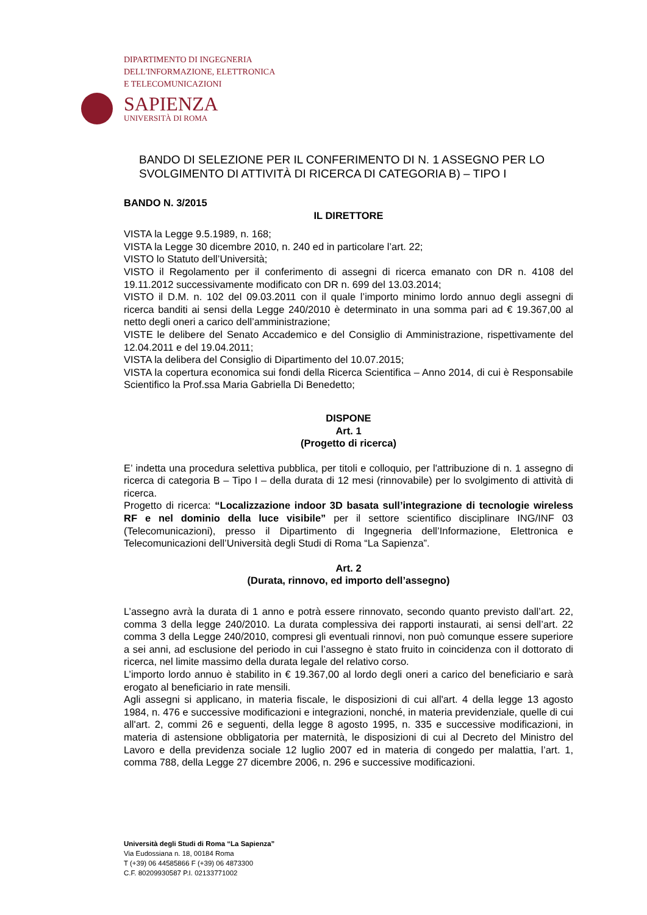DIPARTIMENTO DI INGEGNERIA
DELL'INFORMAZIONE, ELETTRONICA
E TELECOMUNICAZIONI
SAPIENZA
UNIVERSITÀ DI ROMA
BANDO DI SELEZIONE PER IL CONFERIMENTO DI N. 1 ASSEGNO PER LO SVOLGIMENTO DI ATTIVITÀ DI RICERCA DI CATEGORIA B) – TIPO I
BANDO N. 3/2015
IL DIRETTORE
VISTA la Legge 9.5.1989, n. 168;
VISTA la Legge 30 dicembre 2010, n. 240 ed in particolare l’art. 22;
VISTO lo Statuto dell’Università;
VISTO il Regolamento per il conferimento di assegni di ricerca emanato con DR n. 4108 del 19.11.2012 successivamente modificato con DR n. 699 del 13.03.2014;
VISTO il D.M. n. 102 del 09.03.2011 con il quale l’importo minimo lordo annuo degli assegni di ricerca banditi ai sensi della Legge 240/2010 è determinato in una somma pari ad € 19.367,00 al netto degli oneri a carico dell’amministrazione;
VISTE le delibere del Senato Accademico e del Consiglio di Amministrazione, rispettivamente del 12.04.2011 e del 19.04.2011;
VISTA la delibera del Consiglio di Dipartimento del 10.07.2015;
VISTA la copertura economica sui fondi della Ricerca Scientifica – Anno 2014, di cui è Responsabile Scientifico la Prof.ssa Maria Gabriella Di Benedetto;
DISPONE
Art. 1
(Progetto di ricerca)
E’ indetta una procedura selettiva pubblica, per titoli e colloquio, per l'attribuzione di n. 1 assegno di ricerca di categoria B – Tipo I – della durata di 12 mesi (rinnovabile) per lo svolgimento di attività di ricerca.
Progetto di ricerca: “Localizzazione indoor 3D basata sull’integrazione di tecnologie wireless RF e nel dominio della luce visibile” per il settore scientifico disciplinare ING/INF 03 (Telecomunicazioni), presso il Dipartimento di Ingegneria dell’Informazione, Elettronica e Telecomunicazioni dell’Università degli Studi di Roma “La Sapienza”.
Art. 2
(Durata, rinnovo, ed importo dell’assegno)
L’assegno avrà la durata di 1 anno e potrà essere rinnovato, secondo quanto previsto dall’art. 22, comma 3 della legge 240/2010. La durata complessiva dei rapporti instaurati, ai sensi dell’art. 22 comma 3 della Legge 240/2010, compresi gli eventuali rinnovi, non può comunque essere superiore a sei anni, ad esclusione del periodo in cui l’assegno è stato fruito in coincidenza con il dottorato di ricerca, nel limite massimo della durata legale del relativo corso.
L’importo lordo annuo è stabilito in € 19.367,00 al lordo degli oneri a carico del beneficiario e sarà erogato al beneficiario in rate mensili.
Agli assegni si applicano, in materia fiscale, le disposizioni di cui all'art. 4 della legge 13 agosto 1984, n. 476 e successive modificazioni e integrazioni, nonché, in materia previdenziale, quelle di cui all'art. 2, commi 26 e seguenti, della legge 8 agosto 1995, n. 335 e successive modificazioni, in materia di astensione obbligatoria per maternità, le disposizioni di cui al Decreto del Ministro del Lavoro e della previdenza sociale 12 luglio 2007 ed in materia di congedo per malattia, l’art. 1, comma 788, della Legge 27 dicembre 2006, n. 296 e successive modificazioni.
Università degli Studi di Roma “La Sapienza”
Via Eudossiana n. 18, 00184 Roma
T (+39) 06 44585866 F (+39) 06 4873300
C.F. 80209930587 P.I. 02133771002